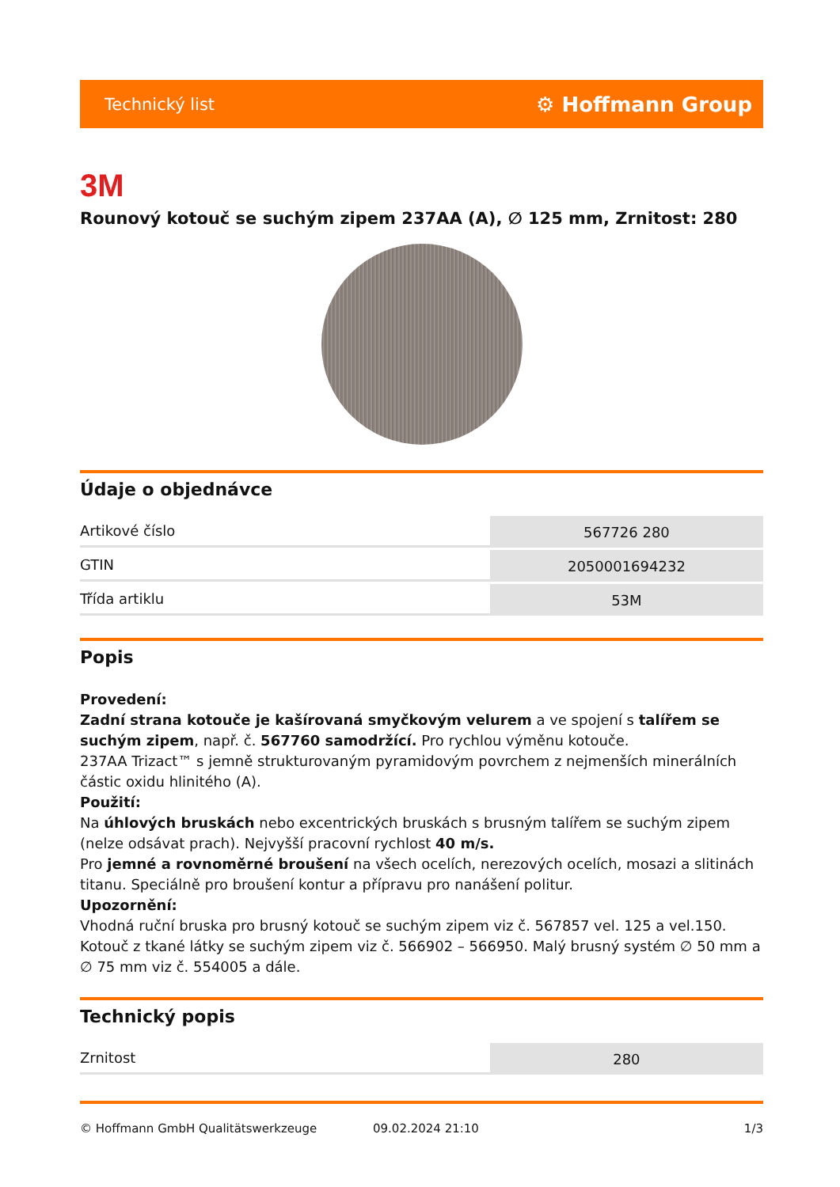Technický list ⚙ Hoffmann Group
3M
Rounový kotouč se suchým zipem 237AA (A), ∅ 125 mm, Zrnitost: 280
Údaje o objednávce
| Artikové číslo | 567726 280 |
| GTIN | 2050001694232 |
| Třída artiklu | 53M |
Popis
Provedení:
Zadní strana kotouče je kašírovaná smyčkovým velurem a ve spojení s talířem se suchým zipem, např. č. 567760 samodržící. Pro rychlou výměnu kotouče.
237AA Trizact™ s jemně strukturovaným pyramidovým povrchem z nejmenších minerálních částic oxidu hlinitého (A).
Použití:
Na úhlových bruskách nebo excentrických bruskách s brusným talířem se suchým zipem (nelze odsávat prach). Nejvyšší pracovní rychlost 40 m/s.
Pro jemné a rovnoměrné broušení na všech ocelích, nerezových ocelích, mosazi a slitinách titanu. Speciálně pro broušení kontur a přípravu pro nanášení politur.
Upozornění:
Vhodná ruční bruska pro brusný kotouč se suchým zipem viz č. 567857 vel. 125 a vel.150. Kotouč z tkané látky se suchým zipem viz č. 566902 – 566950. Malý brusný systém ∅ 50 mm a ∅ 75 mm viz č. 554005 a dále.
Technický popis
| Zrnitost | 280 |
© Hoffmann GmbH Qualitätswerkzeuge 09.02.2024 21:10 1/3